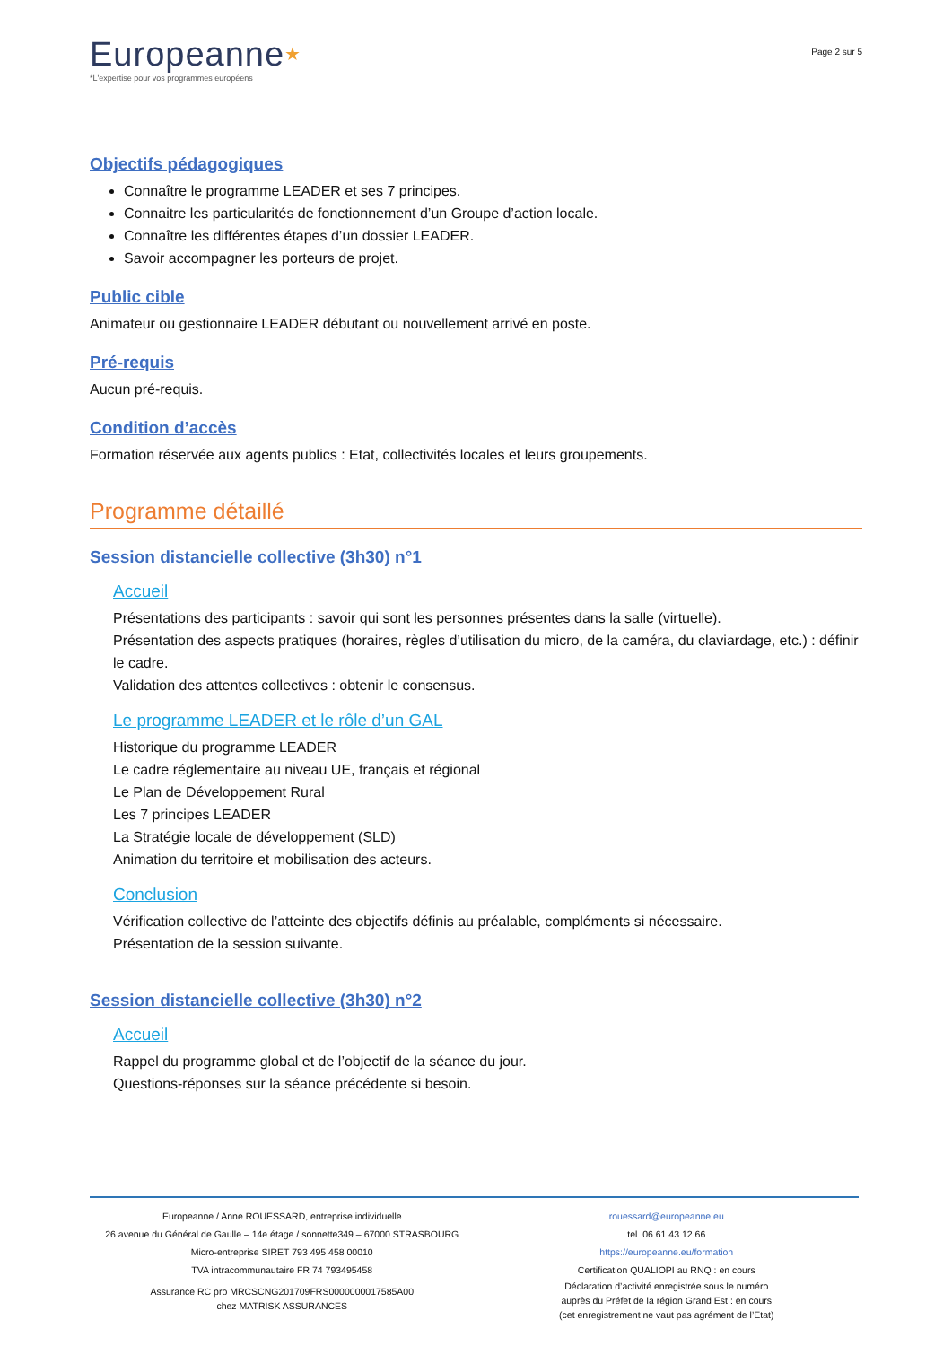Europeanne★
*L'expertise pour vos programmes européens
Page 2 sur 5
Objectifs pédagogiques
Connaître le programme LEADER et ses 7 principes.
Connaitre les particularités de fonctionnement d’un Groupe d’action locale.
Connaître les différentes étapes d’un dossier LEADER.
Savoir accompagner les porteurs de projet.
Public cible
Animateur ou gestionnaire LEADER débutant ou nouvellement arrivé en poste.
Pré-requis
Aucun pré-requis.
Condition d’accès
Formation réservée aux agents publics : Etat, collectivités locales et leurs groupements.
Programme détaillé
Session distancielle collective (3h30) n°1
Accueil
Présentations des participants : savoir qui sont les personnes présentes dans la salle (virtuelle).
Présentation des aspects pratiques (horaires, règles d’utilisation du micro, de la caméra, du claviardage, etc.) : définir le cadre.
Validation des attentes collectives : obtenir le consensus.
Le programme LEADER et le rôle d’un GAL
Historique du programme LEADER
Le cadre réglementaire au niveau UE, français et régional
Le Plan de Développement Rural
Les 7 principes LEADER
La Stratégie locale de développement (SLD)
Animation du territoire et mobilisation des acteurs.
Conclusion
Vérification collective de l’atteinte des objectifs définis au préalable, compléments si nécessaire.
Présentation de la session suivante.
Session distancielle collective (3h30) n°2
Accueil
Rappel du programme global et de l’objectif de la séance du jour.
Questions-réponses sur la séance précédente si besoin.
Europeanne / Anne ROUESSARD, entreprise individuelle
26 avenue du Général de Gaulle – 14e étage / sonnette349 – 67000 STRASBOURG
Micro-entreprise SIRET 793 495 458 00010
TVA intracommunautaire FR 74 793495458
Assurance RC pro MRCSCNG201709FRS0000000017585A00
chez MATRISK ASSURANCES
rouessard@europeanne.eu
tel. 06 61 43 12 66
https://europeanne.eu/formation
Certification QUALIOPI au RNQ : en cours
Déclaration d’activité enregistrée sous le numéro
auprès du Préfet de la région Grand Est : en cours
(cet enregistrement ne vaut pas agrément de l’Etat)